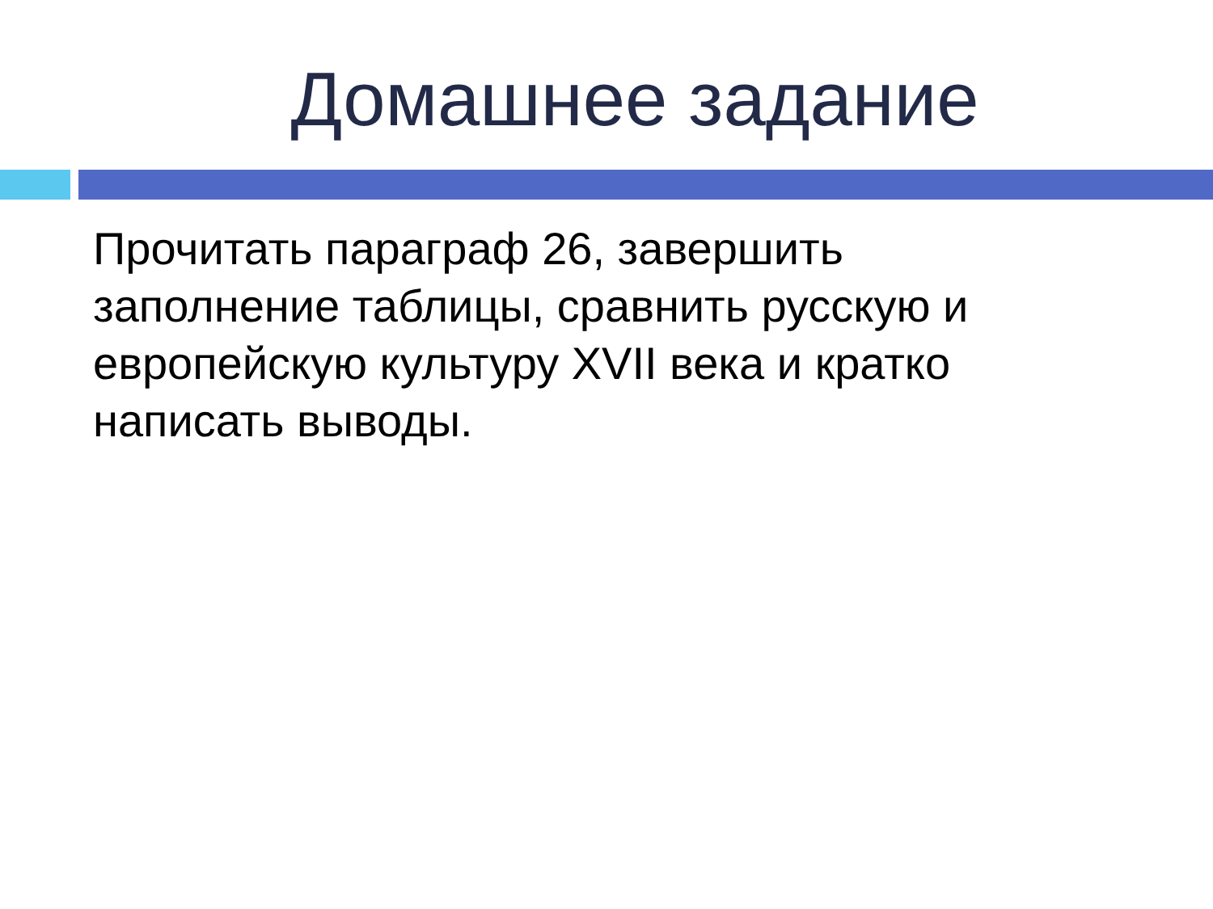Домашнее задание
Прочитать параграф 26, завершить заполнение таблицы, сравнить русскую и европейскую культуру XVII века и кратко написать выводы.